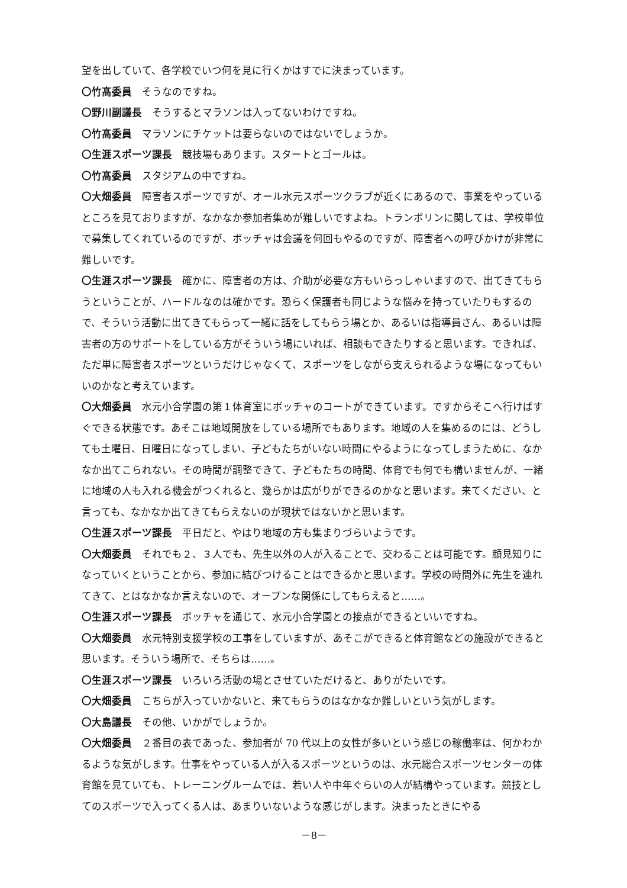望を出していて、各学校でいつ何を見に行くかはすでに決まっています。
〇竹髙委員　そうなのですね。
〇野川副議長　そうするとマラソンは入ってないわけですね。
〇竹髙委員　マラソンにチケットは要らないのではないでしょうか。
〇生涯スポーツ課長　競技場もあります。スタートとゴールは。
〇竹髙委員　スタジアムの中ですね。
〇大畑委員　障害者スポーツですが、オール水元スポーツクラブが近くにあるので、事業をやっているところを見ておりますが、なかなか参加者集めが難しいですよね。トランポリンに関しては、学校単位で募集してくれているのですが、ボッチャは会議を何回もやるのですが、障害者への呼びかけが非常に難しいです。
〇生涯スポーツ課長　確かに、障害者の方は、介助が必要な方もいらっしゃいますので、出てきてもらうということが、ハードルなのは確かです。恐らく保護者も同じような悩みを持っていたりもするので、そういう活動に出てきてもらって一緒に話をしてもらう場とか、あるいは指導員さん、あるいは障害者の方のサポートをしている方がそういう場にいれば、相談もできたりすると思います。できれば、ただ単に障害者スポーツというだけじゃなくて、スポーツをしながら支えられるような場になってもいいのかなと考えています。
〇大畑委員　水元小合学園の第１体育室にボッチャのコートができています。ですからそこへ行けばすぐできる状態です。あそこは地域開放をしている場所でもあります。地域の人を集めるのには、どうしても土曜日、日曜日になってしまい、子どもたちがいない時間にやるようになってしまうために、なかなか出てこられない。その時間が調整できて、子どもたちの時間、体育でも何でも構いませんが、一緒に地域の人も入れる機会がつくれると、幾らかは広がりができるのかなと思います。来てください、と言っても、なかなか出てきてもらえないのが現状ではないかと思います。
〇生涯スポーツ課長　平日だと、やはり地域の方も集まりづらいようです。
〇大畑委員　それでも２、３人でも、先生以外の人が入ることで、交わることは可能です。顔見知りになっていくということから、参加に結びつけることはできるかと思います。学校の時間外に先生を連れてきて、とはなかなか言えないので、オープンな関係にしてもらえると……。
〇生涯スポーツ課長　ボッチャを通じて、水元小合学園との接点ができるといいですね。
〇大畑委員　水元特別支援学校の工事をしていますが、あそこができると体育館などの施設ができると思います。そういう場所で、そちらは……。
〇生涯スポーツ課長　いろいろ活動の場とさせていただけると、ありがたいです。
〇大畑委員　こちらが入っていかないと、来てもらうのはなかなか難しいという気がします。
〇大島議長　その他、いかがでしょうか。
〇大畑委員　２番目の表であった、参加者が 70 代以上の女性が多いという感じの稼働率は、何かわかるような気がします。仕事をやっている人が入るスポーツというのは、水元総合スポーツセンターの体育館を見ていても、トレーニングルームでは、若い人や中年ぐらいの人が結構やっています。競技としてのスポーツで入ってくる人は、あまりいないような感じがします。決まったときにやる
－8－